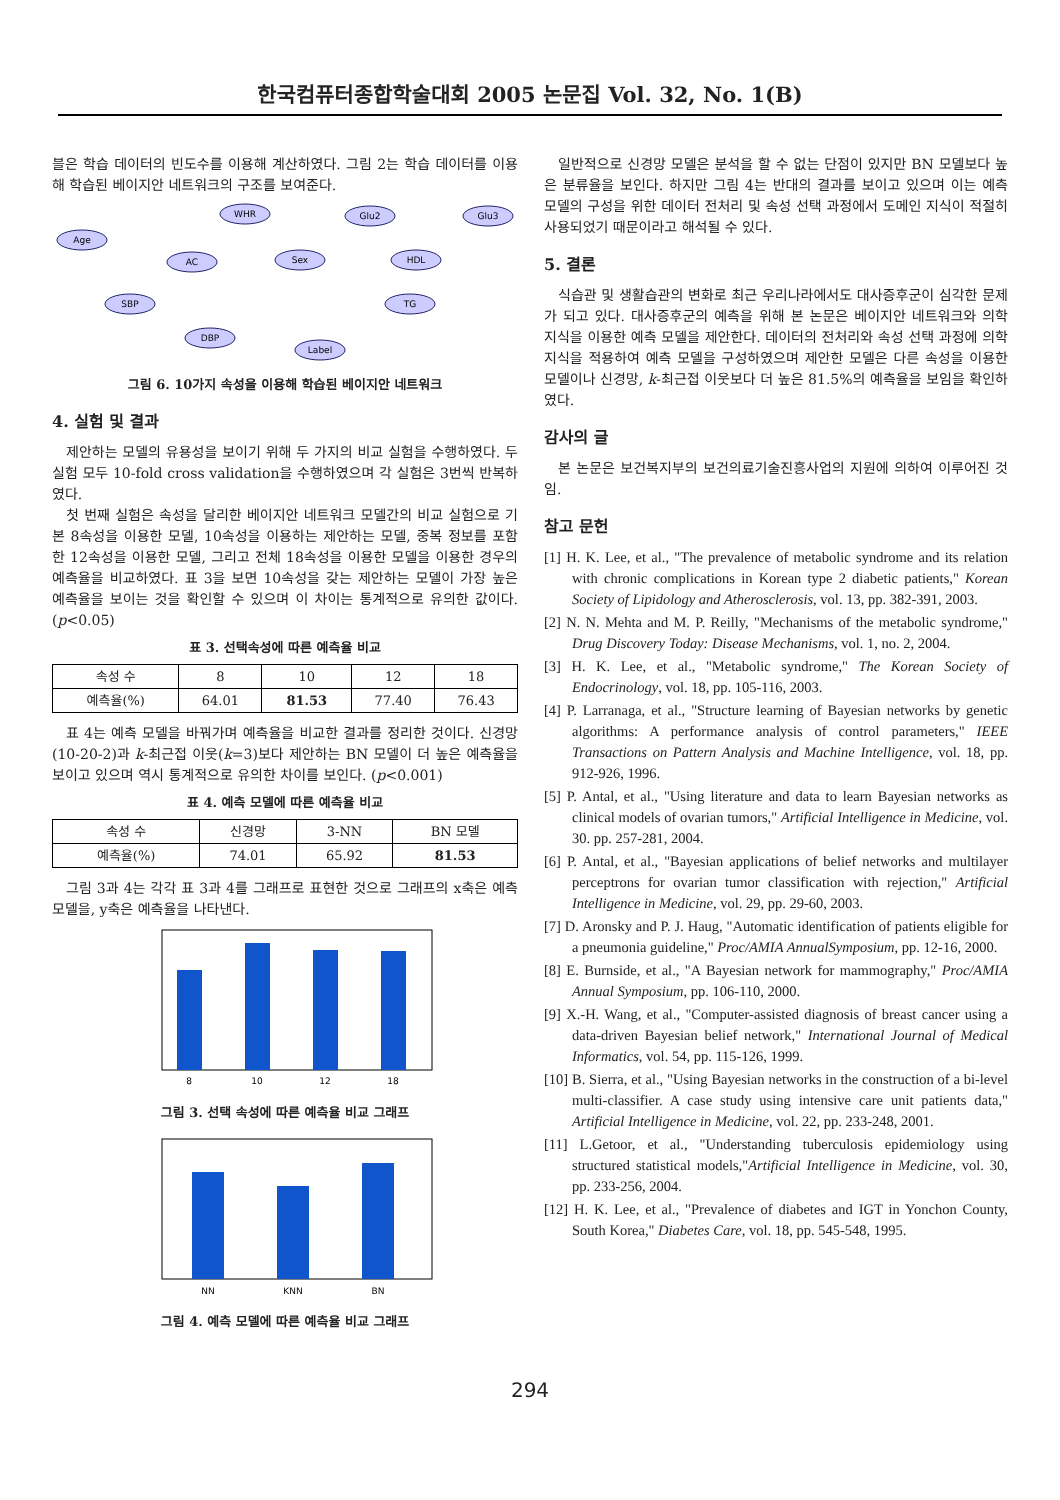한국컴퓨터종합학술대회 2005 논문집 Vol. 32, No. 1(B)
블은 학습 데이터의 빈도수를 이용해 계산하였다. 그림 2는 학습 데이터를 이용해 학습된 베이지안 네트워크의 구조를 보여준다.
Age
WHR
Glu2
Glu3
AC
Sex
HDL
SBP
TG
DBP
Label
그림 6. 10가지 속성을 이용해 학습된 베이지안 네트워크
4. 실험 및 결과
제안하는 모델의 유용성을 보이기 위해 두 가지의 비교 실험을 수행하였다. 두 실험 모두 10-fold cross validation을 수행하였으며 각 실험은 3번씩 반복하였다.
첫 번째 실험은 속성을 달리한 베이지안 네트워크 모델간의 비교 실험으로 기본 8속성을 이용한 모델, 10속성을 이용하는 제안하는 모델, 중복 정보를 포함한 12속성을 이용한 모델, 그리고 전체 18속성을 이용한 모델을 이용한 경우의 예측율을 비교하였다. 표 3을 보면 10속성을 갖는 제안하는 모델이 가장 높은 예측율을 보이는 것을 확인할 수 있으며 이 차이는 통계적으로 유의한 값이다. (p<0.05)
표 3. 선택속성에 따른 예측율 비교
| 속성 수 | 8 | 10 | 12 | 18 |
| 예측율(%) | 64.01 | 81.53 | 77.40 | 76.43 |
표 4는 예측 모델을 바꿔가며 예측율을 비교한 결과를 정리한 것이다. 신경망(10-20-2)과 k-최근접 이웃(k=3)보다 제안하는 BN 모델이 더 높은 예측율을 보이고 있으며 역시 통계적으로 유의한 차이를 보인다. (p<0.001)
표 4. 예측 모델에 따른 예측율 비교
| 속성 수 | 신경망 | 3-NN | BN 모델 |
| 예측율(%) | 74.01 | 65.92 | 81.53 |
그림 3과 4는 각각 표 3과 4를 그래프로 표현한 것으로 그래프의 x축은 예측 모델을, y축은 예측율을 나타낸다.
8
10
12
18
그림 3. 선택 속성에 따른 예측율 비교 그래프
NN
KNN
BN
그림 4. 예측 모델에 따른 예측율 비교 그래프
일반적으로 신경망 모델은 분석을 할 수 없는 단점이 있지만 BN 모델보다 높은 분류율을 보인다. 하지만 그림 4는 반대의 결과를 보이고 있으며 이는 예측 모델의 구성을 위한 데이터 전처리 및 속성 선택 과정에서 도메인 지식이 적절히 사용되었기 때문이라고 해석될 수 있다.
5. 결론
식습관 및 생활습관의 변화로 최근 우리나라에서도 대사증후군이 심각한 문제가 되고 있다. 대사증후군의 예측을 위해 본 논문은 베이지안 네트워크와 의학 지식을 이용한 예측 모델을 제안한다. 데이터의 전처리와 속성 선택 과정에 의학 지식을 적용하여 예측 모델을 구성하였으며 제안한 모델은 다른 속성을 이용한 모델이나 신경망, k-최근접 이웃보다 더 높은 81.5%의 예측율을 보임을 확인하였다.
감사의 글
본 논문은 보건복지부의 보건의료기술진흥사업의 지원에 의하여 이루어진 것임.
참고 문헌
[1] H. K. Lee, et al., "The prevalence of metabolic syndrome and its relation with chronic complications in Korean type 2 diabetic patients," Korean Society of Lipidology and Atherosclerosis, vol. 13, pp. 382-391, 2003.
[2] N. N. Mehta and M. P. Reilly, "Mechanisms of the metabolic syndrome," Drug Discovery Today: Disease Mechanisms, vol. 1, no. 2, 2004.
[3] H. K. Lee, et al., "Metabolic syndrome," The Korean Society of Endocrinology, vol. 18, pp. 105-116, 2003.
[4] P. Larranaga, et al., "Structure learning of Bayesian networks by genetic algorithms: A performance analysis of control parameters," IEEE Transactions on Pattern Analysis and Machine Intelligence, vol. 18, pp. 912-926, 1996.
[5] P. Antal, et al., "Using literature and data to learn Bayesian networks as clinical models of ovarian tumors," Artificial Intelligence in Medicine, vol. 30. pp. 257-281, 2004.
[6] P. Antal, et al., "Bayesian applications of belief networks and multilayer perceptrons for ovarian tumor classification with rejection," Artificial Intelligence in Medicine, vol. 29, pp. 29-60, 2003.
[7] D. Aronsky and P. J. Haug, "Automatic identification of patients eligible for a pneumonia guideline," Proc/AMIA AnnualSymposium, pp. 12-16, 2000.
[8] E. Burnside, et al., "A Bayesian network for mammography," Proc/AMIA Annual Symposium, pp. 106-110, 2000.
[9] X.-H. Wang, et al., "Computer-assisted diagnosis of breast cancer using a data-driven Bayesian belief network," International Journal of Medical Informatics, vol. 54, pp. 115-126, 1999.
[10] B. Sierra, et al., "Using Bayesian networks in the construction of a bi-level multi-classifier. A case study using intensive care unit patients data," Artificial Intelligence in Medicine, vol. 22, pp. 233-248, 2001.
[11] L.Getoor, et al., "Understanding tuberculosis epidemiology using structured statistical models,"Artificial Intelligence in Medicine, vol. 30, pp. 233-256, 2004.
[12] H. K. Lee, et al., "Prevalence of diabetes and IGT in Yonchon County, South Korea," Diabetes Care, vol. 18, pp. 545-548, 1995.
294